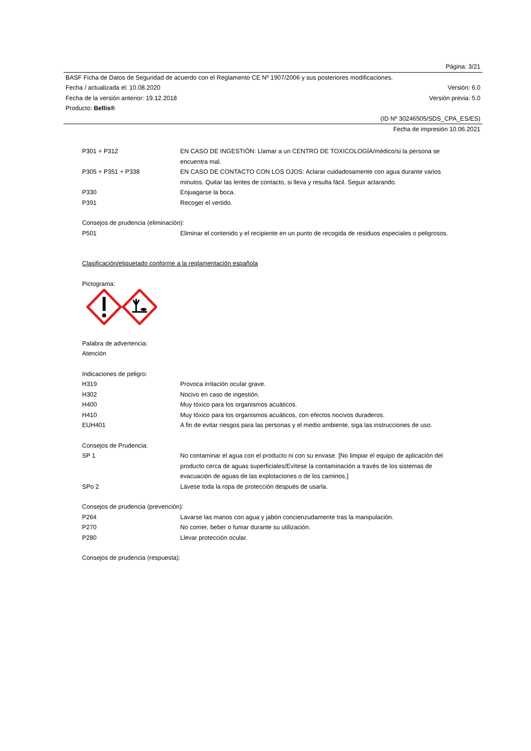Página: 3/21
BASF Ficha de Datos de Seguridad de acuerdo con el Reglamento CE Nº 1907/2006 y sus posteriores modificaciones.
Fecha / actualizada el: 10.08.2020 Versión: 6.0
Fecha de la versión anterior: 19.12.2018 Versión previa: 5.0
Producto: Bellis®
(ID Nº 30246505/SDS_CPA_ES/ES)
Fecha de impresión 10.06.2021
P301 + P312 EN CASO DE INGESTIÓN: Llamar a un CENTRO DE TOXICOLOGÍA/médico/si la persona se encuentra mal.
P305 + P351 + P338 EN CASO DE CONTACTO CON LOS OJOS: Aclarar cuidadosamente con agua durante varios minutos. Quitar las lentes de contacto, si lleva y resulta fácil. Seguir aclarando.
P330 Enjuagarse la boca.
P391 Recoger el vertido.
Consejos de prudencia (eliminación):
P501 Eliminar el contenido y el recipiente en un punto de recogida de residuos especiales o peligrosos.
Clasificación/etiquetado conforme a la reglamentación española
Pictograma:
Palabra de advertencia:
Atención
Indicaciones de peligro:
H319 Provoca irritación ocular grave.
H302 Nocivo en caso de ingestión.
H400 Muy tóxico para los organismos acuáticos.
H410 Muy tóxico para los organismos acuáticos, con efectos nocivos duraderos.
EUH401 A fin de evitar riesgos para las personas y el medio ambiente, siga las instrucciones de uso.
Consejos de Prudencia:
SP 1 No contaminar el agua con el producto ni con su envase. [No limpiar el equipo de aplicación del producto cerca de aguas superficiales/Evítese la contaminación a través de los sistemas de evacuación de aguas de las explotaciones o de los caminos.]
SPo 2 Lávese toda la ropa de protección después de usarla.
Consejos de prudencia (prevención):
P264 Lavarse las manos con agua y jabón concienzudamente tras la manipulación.
P270 No comer, beber o fumar durante su utilización.
P280 Llevar protección ocular.
Consejos de prudencia (respuesta):